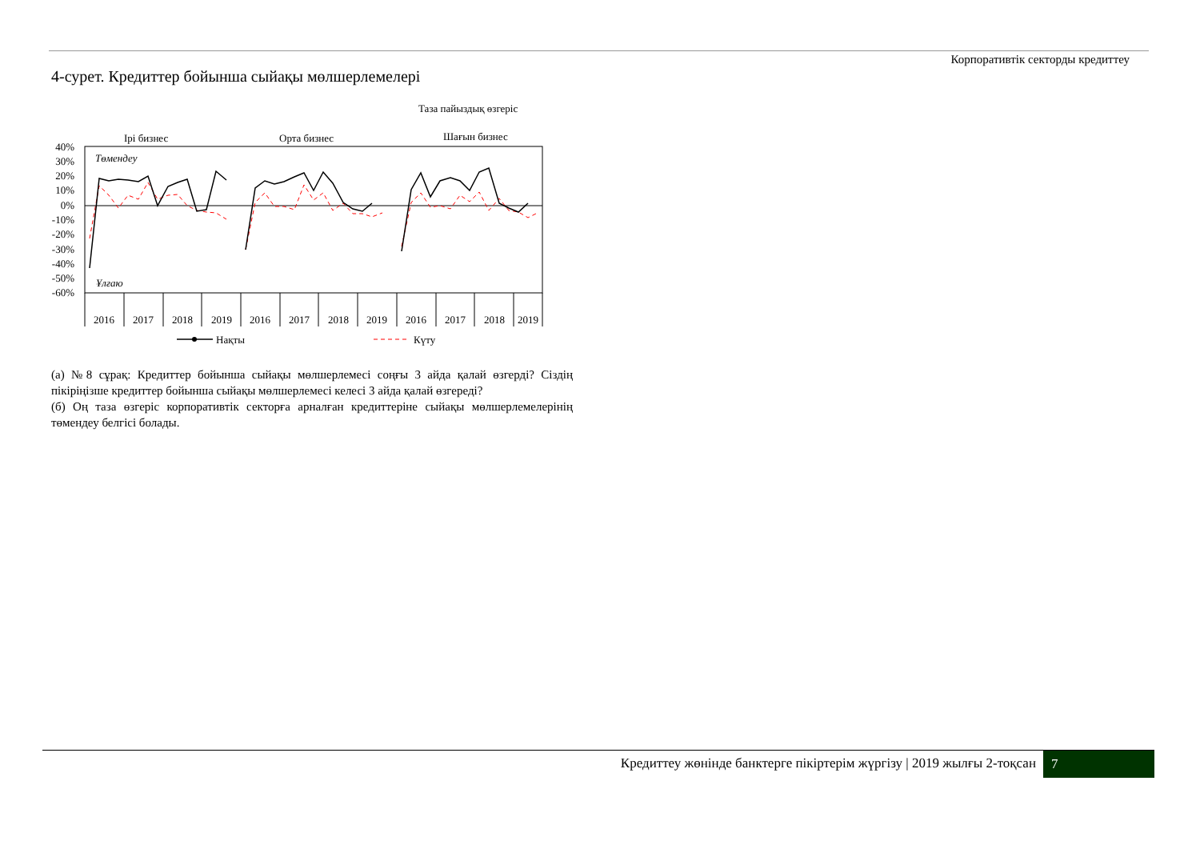Корпоративтік секторды кредиттеу
4-сурет. Кредиттер бойынша сыйақы мөлшерлемелері
Таза пайыздық өзгеріс
Ірі бизнес
Орта бизнес
Шағын бизнес
40%
30%
20%
10%
0%
-10%
-20%
-30%
-40%
-50%
-60%
Төмендеу
Ұлғаю
2016
2017
2018
2019
2016
2017
2018
2019
2016
2017
2018
2019
Нақты
Күту
(а) №8 сұрақ: Кредиттер бойынша сыйақы мөлшерлемесі соңғы 3 айда қалай өзгерді? Сіздің пікіріңізше кредиттер бойынша сыйақы мөлшерлемесі келесі 3 айда қалай өзгереді?
(б) Оң таза өзгеріс корпоративтік секторға арналған кредиттеріне сыйақы мөлшерлемелерінің төмендеу белгісі болады.
Кредиттеу жөнінде банктерге пікіртерім жүргізу | 2019 жылғы 2-тоқсан
7